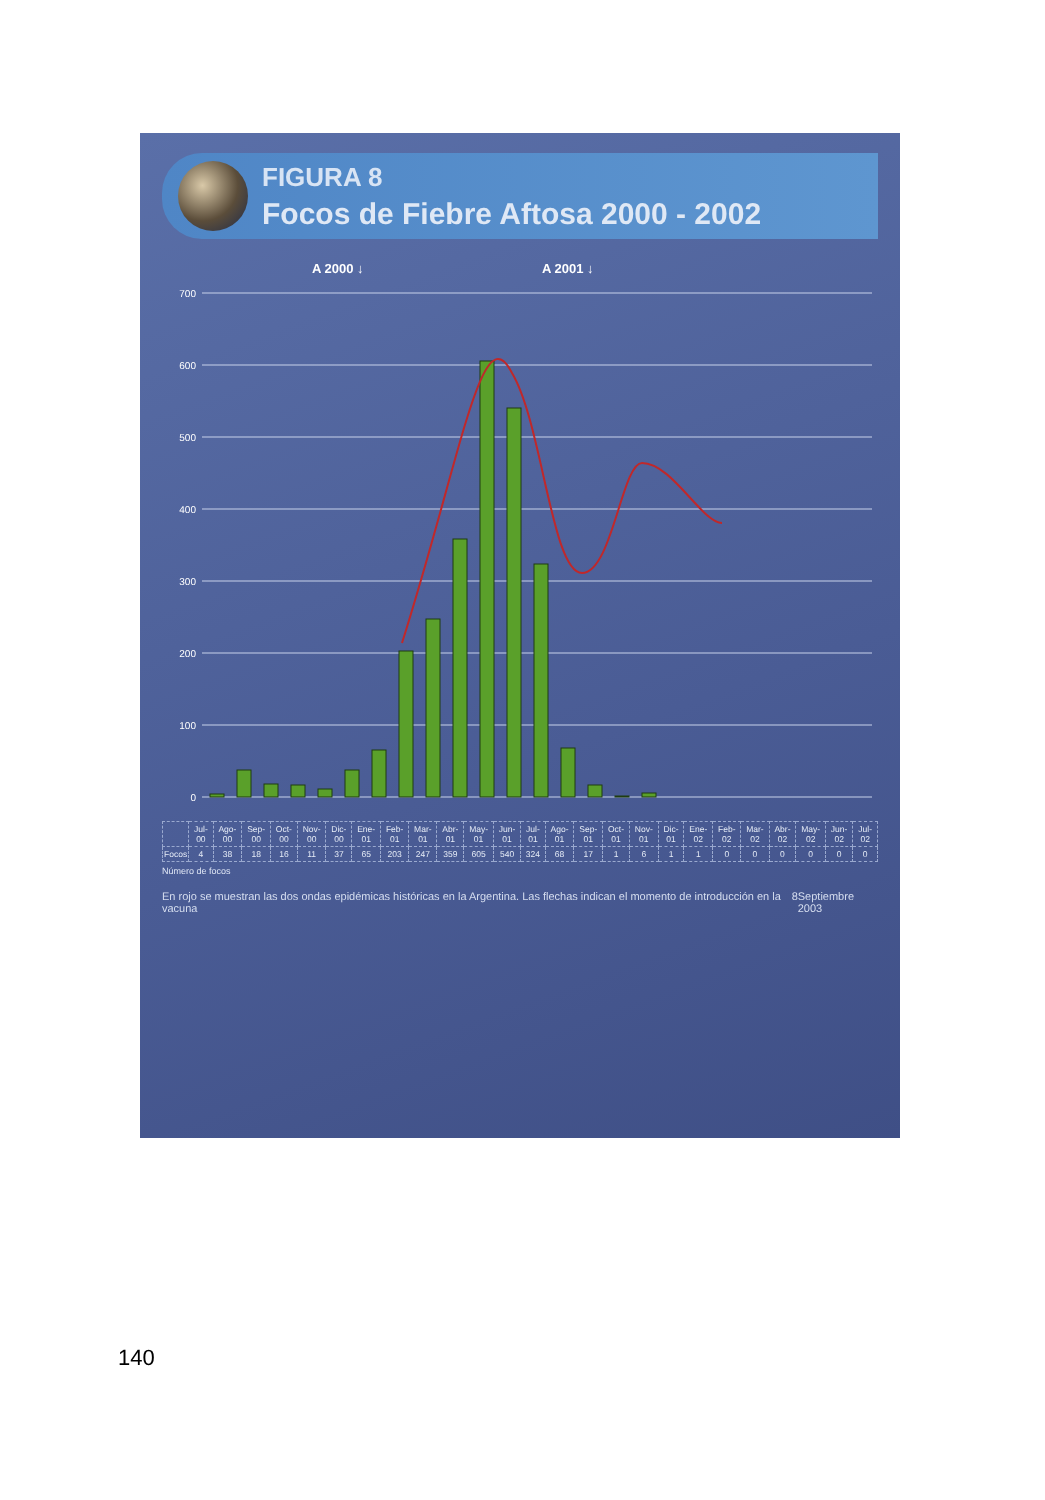FIGURA 8
Focos de Fiebre Aftosa 2000 - 2002
A 2000 ↓
A 2001 ↓
700
600
500
400
300
200
100
0
| | Jul-00 | Ago-00 | Sep-00 | Oct-00 | Nov-00 | Dic-00 | Ene-01 | Feb-01 | Mar-01 | Abr-01 | May-01 | Jun-01 | Jul-01 | Ago-01 | Sep-01 | Oct-01 | Nov-01 | Dic-01 | Ene-02 | Feb-02 | Mar-02 | Abr-02 | May-02 | Jun-02 | Jul-02 |
| --- | --- | --- | --- | --- | --- | --- | --- | --- | --- | --- | --- | --- | --- | --- | --- | --- | --- | --- | --- | --- | --- | --- | --- | --- | --- |
| Focos | 4 | 38 | 18 | 16 | 11 | 37 | 65 | 203 | 247 | 359 | 605 | 540 | 324 | 68 | 17 | 1 | 6 | 1 | 1 | 0 | 0 | 0 | 0 | 0 | 0 |
Número de focos
En rojo se muestran las dos ondas epidémicas históricas en la Argentina. Las flechas indican el momento de introducción en la vacuna 8 Septiembre 2003
140